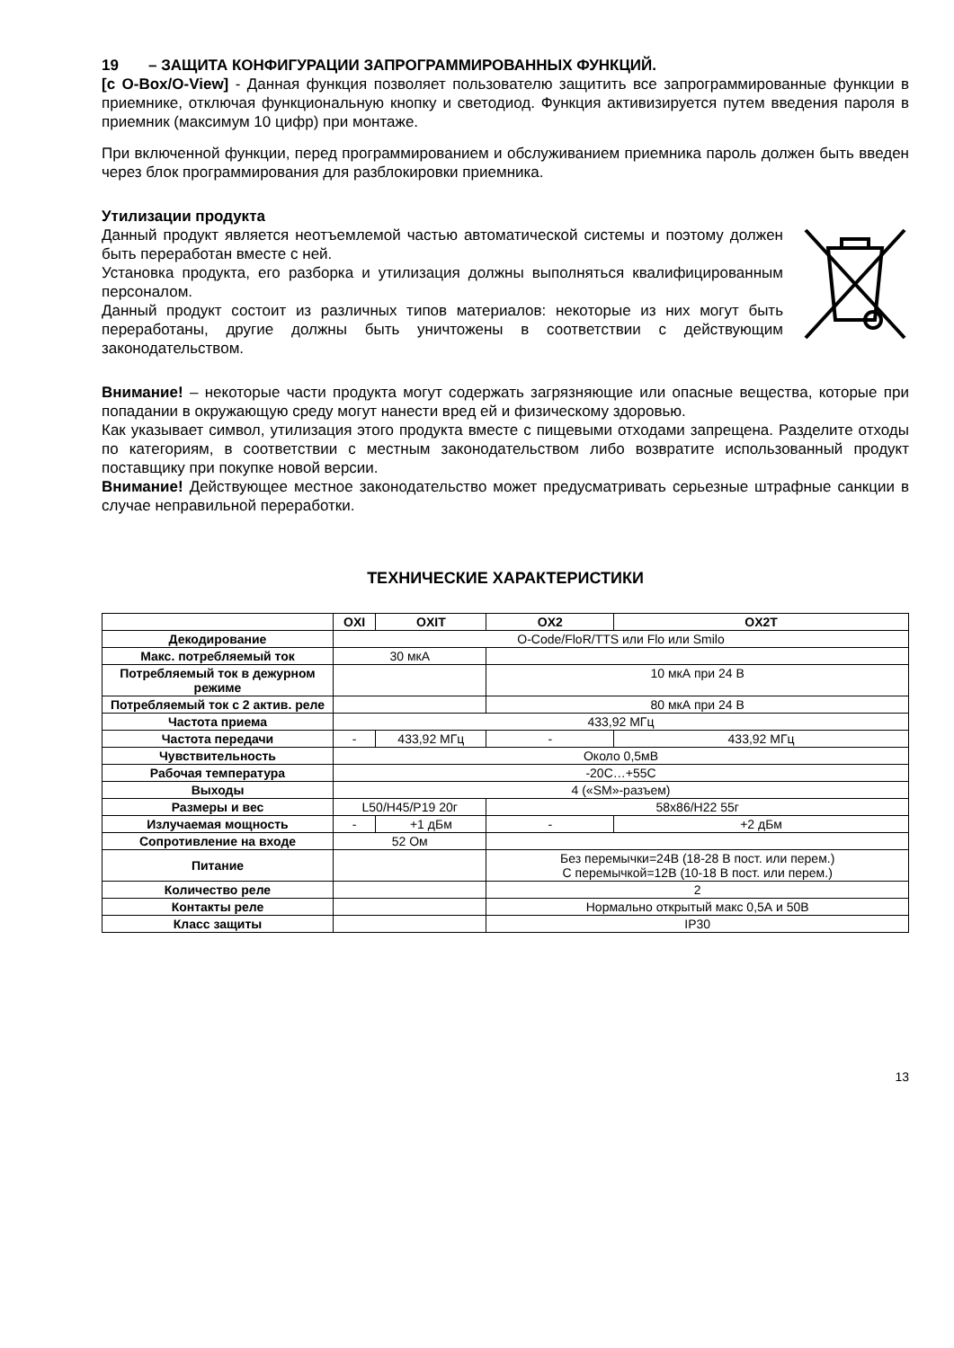19 – ЗАЩИТА КОНФИГУРАЦИИ ЗАПРОГРАММИРОВАННЫХ ФУНКЦИЙ.
[с O-Box/O-View] - Данная функция позволяет пользователю защитить все запрограммированные функции в приемнике, отключая функциональную кнопку и светодиод. Функция активизируется путем введения пароля в приемник (максимум 10 цифр) при монтаже.
При включенной функции, перед программированием и обслуживанием приемника пароль должен быть введен через блок программирования для разблокировки приемника.
Утилизации продукта
Данный продукт является неотъемлемой частью автоматической системы и поэтому должен быть переработан вместе с ней.
Установка продукта, его разборка и утилизация должны выполняться квалифицированным персоналом.
Данный продукт состоит из различных типов материалов: некоторые из них могут быть переработаны, другие должны быть уничтожены в соответствии с действующим законодательством.
Внимание! – некоторые части продукта могут содержать загрязняющие или опасные вещества, которые при попадании в окружающую среду могут нанести вред ей и физическому здоровью.
Как указывает символ, утилизация этого продукта вместе с пищевыми отходами запрещена. Разделите отходы по категориям, в соответствии с местным законодательством либо возвратите использованный продукт поставщику при покупке новой версии.
Внимание! Действующее местное законодательство может предусматривать серьезные штрафные санкции в случае неправильной переработки.
ТЕХНИЧЕСКИЕ ХАРАКТЕРИСТИКИ
| | OXI | OXIT | OX2 | OX2T |
| --- | --- | --- | --- | --- |
| Декодирование | O-Code/FloR/TTS или Flo или Smilo | | | |
| Макс. потребляемый ток | 30 мкА | | | |
| Потребляемый ток в дежурном режиме | | | 10 мкА при 24 В | |
| Потребляемый ток с 2 актив. реле | | | 80 мкА при 24 В | |
| Частота приема | 433,92 МГц | | | |
| Частота передачи | - | 433,92 МГц | - | 433,92 МГц |
| Чувствительность | Около 0,5мВ | | | |
| Рабочая температура | -20С…+55С | | | |
| Выходы | 4 («SM»-разъем) | | | |
| Размеры и вес | L50/H45/P19 20г | | 58x86/H22 55г | |
| Излучаемая мощность | - | +1 дБм | - | +2 дБм |
| Сопротивление на входе | 52 Ом | | | |
| Питание | | | Без перемычки=24В (18-28 В пост. или перем.) С перемычкой=12В (10-18 В пост. или перем.) | |
| Количество реле | | | 2 | |
| Контакты реле | | | Нормально открытый макс 0,5А и 50В | |
| Класс защиты | | | IP30 | |
13